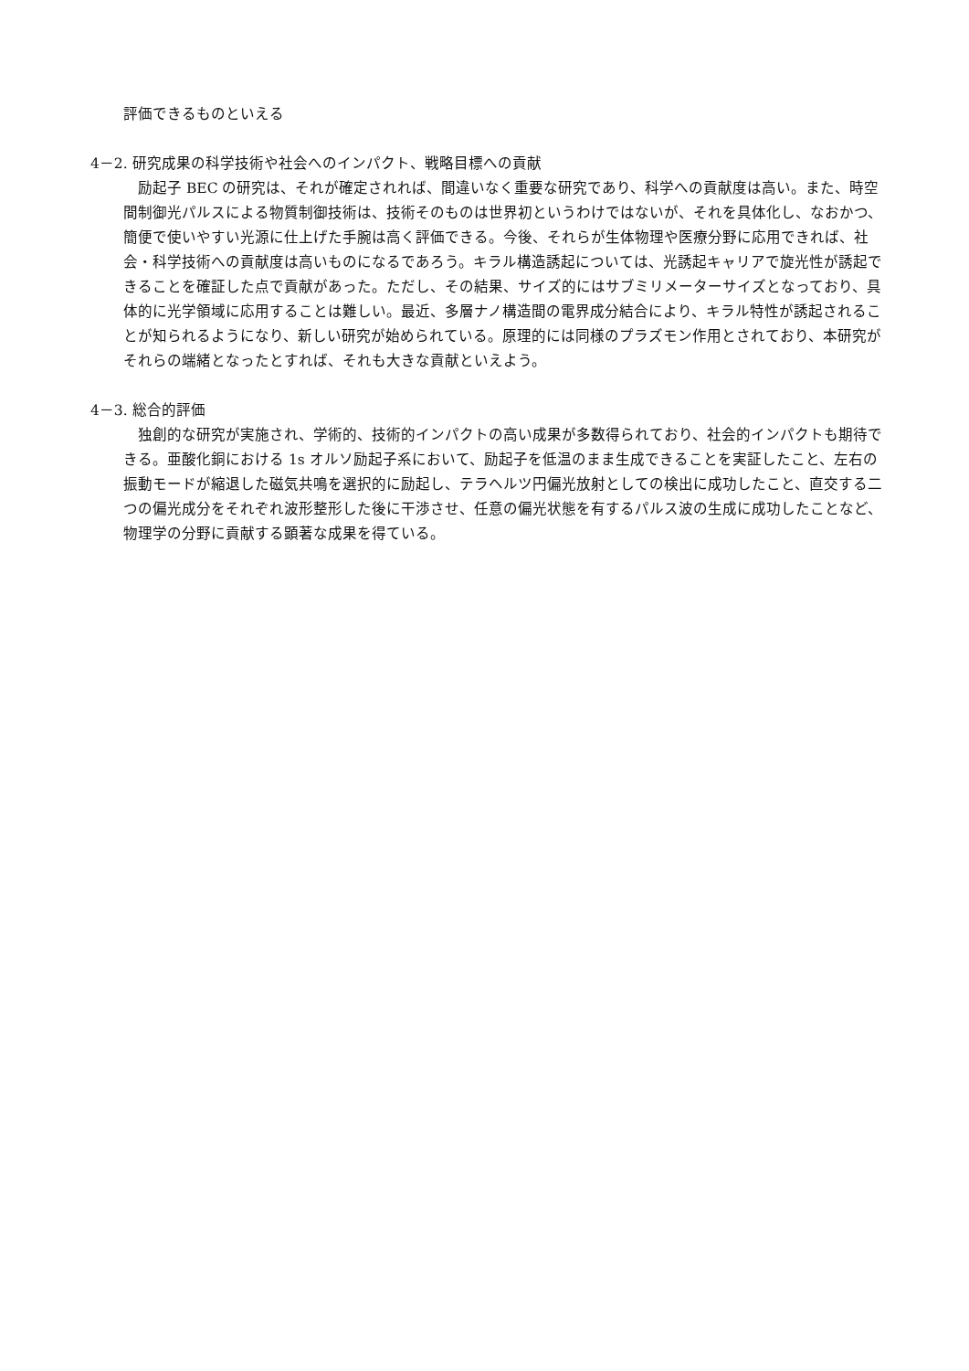評価できるものといえる
4－2. 研究成果の科学技術や社会へのインパクト、戦略目標への貢献
　励起子 BEC の研究は、それが確定されれば、間違いなく重要な研究であり、科学への貢献度は高い。また、時空間制御光パルスによる物質制御技術は、技術そのものは世界初というわけではないが、それを具体化し、なおかつ、簡便で使いやすい光源に仕上げた手腕は高く評価できる。今後、それらが生体物理や医療分野に応用できれば、社会・科学技術への貢献度は高いものになるであろう。キラル構造誘起については、光誘起キャリアで旋光性が誘起できることを確証した点で貢献があった。ただし、その結果、サイズ的にはサブミリメーターサイズとなっており、具体的に光学領域に応用することは難しい。最近、多層ナノ構造間の電界成分結合により、キラル特性が誘起されることが知られるようになり、新しい研究が始められている。原理的には同様のプラズモン作用とされており、本研究がそれらの端緒となったとすれば、それも大きな貢献といえよう。
4－3. 総合的評価
　独創的な研究が実施され、学術的、技術的インパクトの高い成果が多数得られており、社会的インパクトも期待できる。亜酸化銅における 1s オルソ励起子系において、励起子を低温のまま生成できることを実証したこと、左右の振動モードが縮退した磁気共鳴を選択的に励起し、テラヘルツ円偏光放射としての検出に成功したこと、直交する二つの偏光成分をそれぞれ波形整形した後に干渉させ、任意の偏光状態を有するパルス波の生成に成功したことなど、物理学の分野に貢献する顕著な成果を得ている。